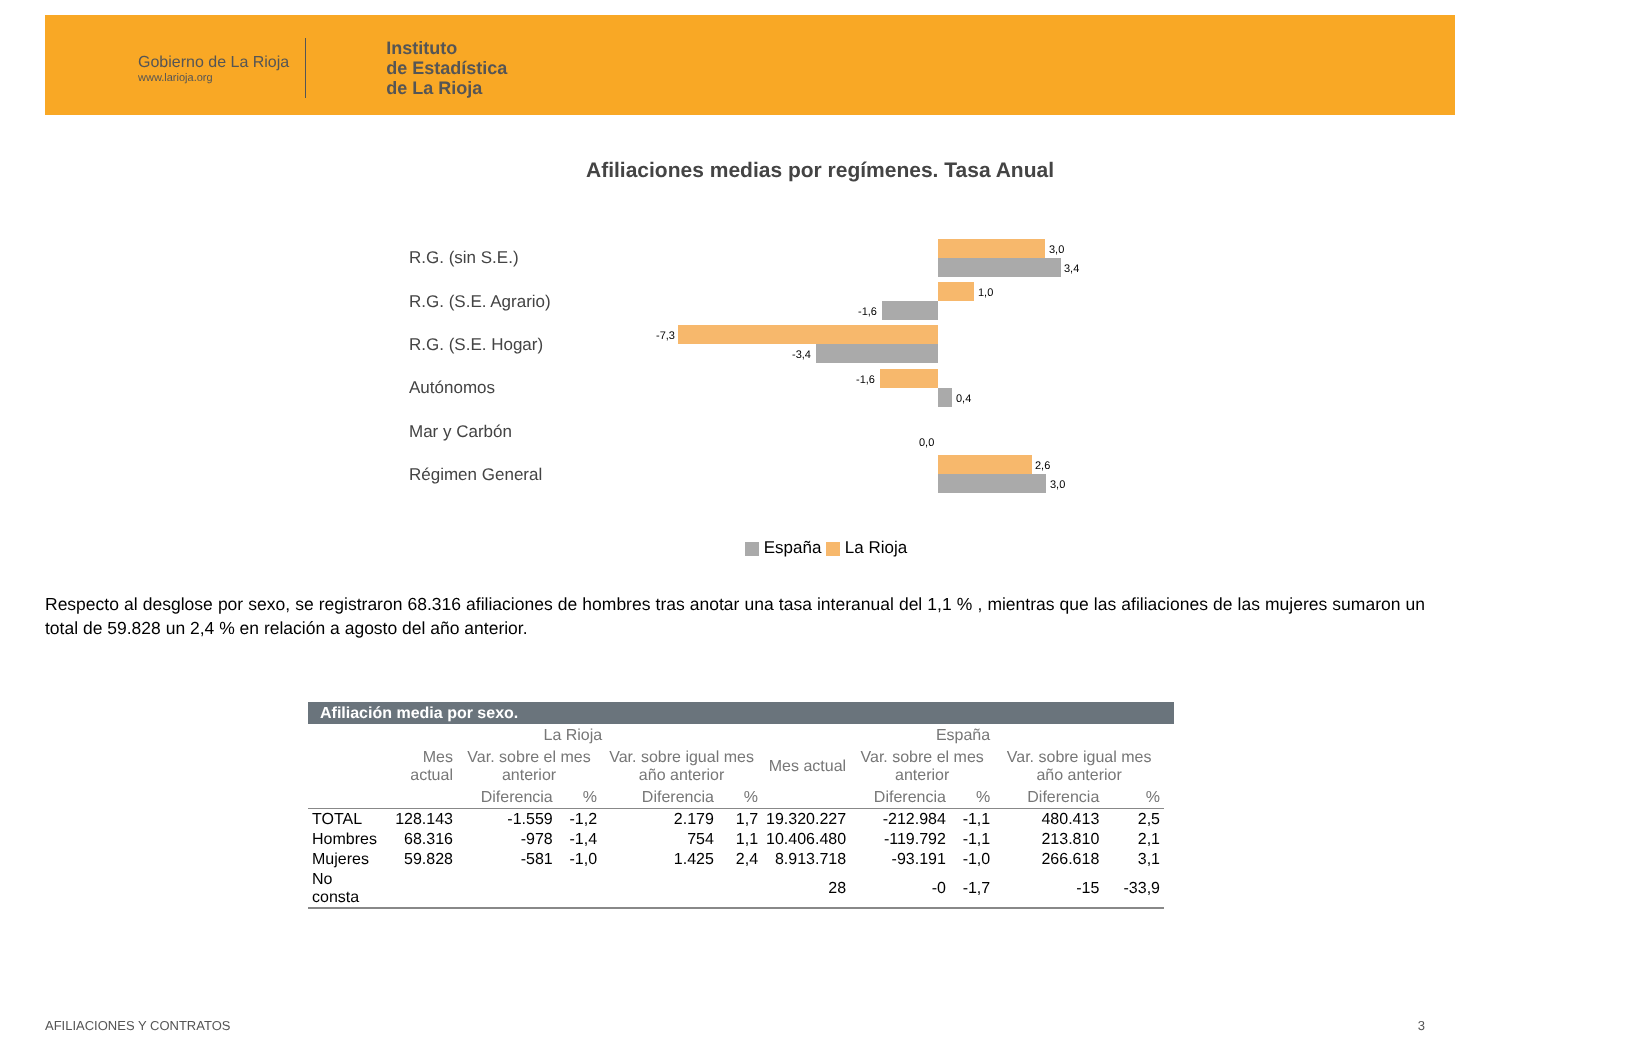Gobierno de La Rioja
www.larioja.org
Instituto
de Estadística
de La Rioja
Afiliaciones medias por regímenes. Tasa Anual
R.G. (sin S.E.)
R.G. (S.E. Agrario)
R.G. (S.E. Hogar)
Autónomos
Mar y Carbón
Régimen General
3,0
3,4
1,0
-1,6
-7,3
-3,4
-1,6
0,4
0,0
2,6
3,0
España La Rioja
Respecto al desglose por sexo, se registraron 68.316 afiliaciones de hombres tras anotar una tasa interanual del 1,1 % , mientras que las afiliaciones de las mujeres sumaron un total de 59.828 un 2,4 % en relación a agosto del año anterior.
Afiliación media por sexo.
| | La Rioja | | | | | España | | | | |
| --- | --- | --- | --- | --- | --- | --- | --- | --- | --- | --- |
| | Mes actual | Var. sobre el mes anterior | | Var. sobre igual mes año anterior | | Mes actual | Var. sobre el mes anterior | | Var. sobre igual mes año anterior | |
| | | Diferencia | % | Diferencia | % | | Diferencia | % | Diferencia | % |
| TOTAL | 128.143 | -1.559 | -1,2 | 2.179 | 1,7 | 19.320.227 | -212.984 | -1,1 | 480.413 | 2,5 |
| Hombres | 68.316 | -978 | -1,4 | 754 | 1,1 | 10.406.480 | -119.792 | -1,1 | 213.810 | 2,1 |
| Mujeres | 59.828 | -581 | -1,0 | 1.425 | 2,4 | 8.913.718 | -93.191 | -1,0 | 266.618 | 3,1 |
| No consta | | | | | | 28 | -0 | -1,7 | -15 | -33,9 |
AFILIACIONES Y CONTRATOS 3